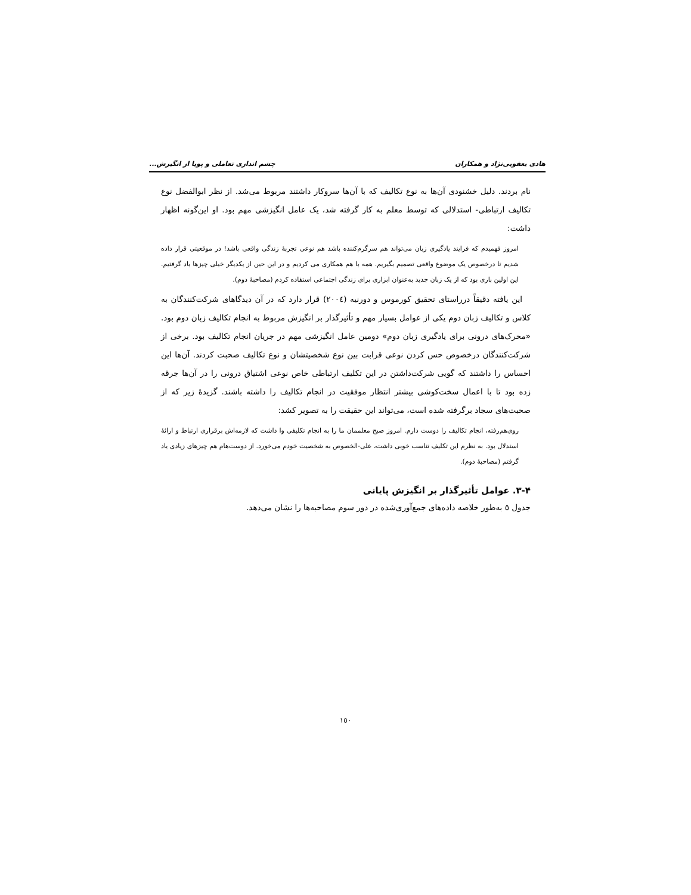هادی یعقوبی‌نژاد و همکاران چشم اندازی تعاملی و پویا از انگیزش...
نام بردند. دلیل خشنودی آن‌ها به نوع تکالیف که با آن‌ها سروکار داشتند مربوط می‌شد. از نظر ابوالفضل نوع تکالیف ارتباطی- استدلالی که توسط معلم به کار گرفته شد، یک عامل انگیزشی مهم بود. او این‌گونه اظهار داشت:
امروز فهمیدم که فرایند یادگیری زبان می‌تواند هم سرگرم‌کننده باشد هم نوعی تجربهٔ زندگی واقعی باشد! در موقعیتی قرار داده شدیم تا درخصوص یک موضوع واقعی تصمیم بگیریم. همه با هم همکاری می کردیم و در این حین از یکدیگر خیلی چیزها یاد گرفتیم. این اولین باری بود که از یک زبان جدید به‌عنوان ابزاری برای زندگی اجتماعی استفاده کردم (مصاحبهٔ دوم).
این یافته دقیقاً درراستای تحقیق کورموس و دورنیه (۲۰۰٤) قرار دارد که در آن دیدگاهای شرکت‌کنندگان به کلاس و تکالیف زبان دوم یکی از عوامل بسیار مهم و تأثیرگذار بر انگیزش مربوط به انجام تکالیف زبان دوم بود. «محرک‌های درونی برای یادگیری زبان دوم» دومین عامل انگیزشی مهم در جریان انجام تکالیف بود. برخی از شرکت‌کنندگان درخصوص حس کردن نوعی قرابت بین نوع شخصیتشان و نوع تکالیف صحبت کردند. آن‌ها این احساس را داشتند که گویی شرکت‌داشتن در این تکلیف ارتباطی خاص نوعی اشتیاق درونی را در آن‌ها جرقه زده بود تا با اعمال سخت‌کوشی بیشتر انتظار موفقیت در انجام تکالیف را داشته باشند. گزیدهٔ زیر که از صحبت‌های سجاد برگرفته شده است، می‌تواند این حقیقت را به تصویر کشد:
روی‌هم‌رفته، انجام تکالیف را دوست دارم. امروز صبح معلممان ما را به انجام تکلیفی وا داشت که لازمه‌اش برقراری ارتباط و ارائهٔ استدلال بود. به نظرم این تکلیف تناسب خوبی داشت، علی-الخصوص به شخصیت خودم می‌خورد. از دوست‌هام هم چیزهای زیادی یاد گرفتم (مصاحبهٔ دوم).
۳-۴. عوامل تأثیرگذار بر انگیزش پایانی
جدول ٥ به‌طور خلاصه داده‌های جمع‌آوری‌شده در دور سوم مصاحبه‌ها را نشان می‌دهد.
۱٥۰